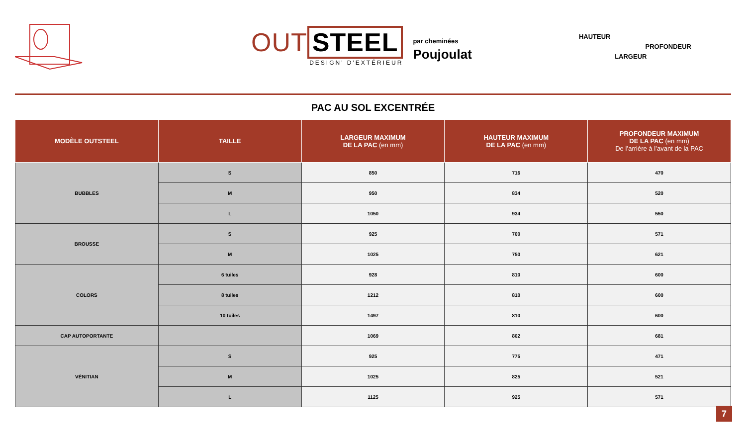OUT STEEL
DESIGN' D'EXTÉRIEUR
par cheminées
Poujoulat
HAUTEUR
PROFONDEUR
LARGEUR
PAC AU SOL EXCENTRÉE
| MODÈLE OUTSTEEL | TAILLE | LARGEUR MAXIMUM DE LA PAC (en mm) | HAUTEUR MAXIMUM DE LA PAC (en mm) | PROFONDEUR MAXIMUM DE LA PAC (en mm) De l’arrière à l’avant de la PAC |
| --- | --- | --- | --- | --- |
| BUBBLES | S | 850 | 716 | 470 |
| | M | 950 | 834 | 520 |
| | L | 1050 | 934 | 550 |
| BROUSSE | S | 925 | 700 | 571 |
| | M | 1025 | 750 | 621 |
| COLORS | 6 tuiles | 928 | 810 | 600 |
| | 8 tuiles | 1212 | 810 | 600 |
| | 10 tuiles | 1497 | 810 | 600 |
| CAP AUTOPORTANTE | | 1069 | 802 | 681 |
| VÉNITIAN | S | 925 | 775 | 471 |
| | M | 1025 | 825 | 521 |
| | L | 1125 | 925 | 571 |
7